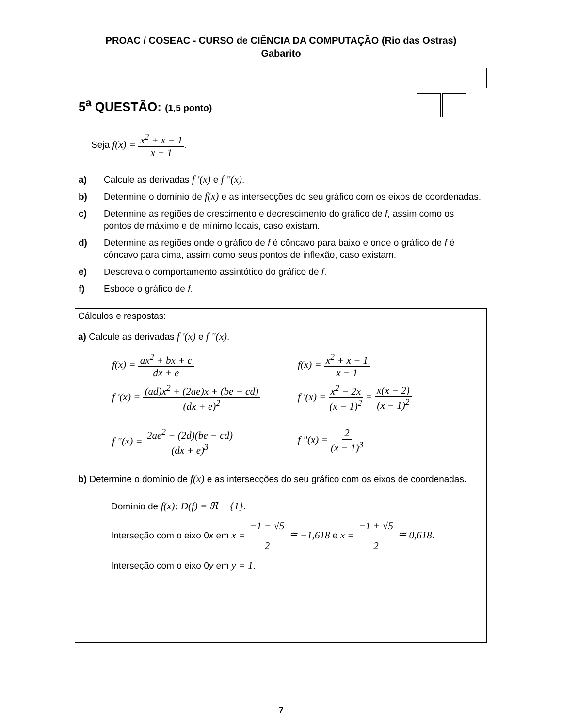PROAC / COSEAC - CURSO de CIÊNCIA DA COMPUTAÇÃO (Rio das Ostras)
Gabarito
5<sup>a</sup> QUESTÃO: (1,5 ponto)
Seja f(x) = x<sup>2</sup> + x − 1 x − 1.
a) Calcule as derivadas f '(x) e f "(x).
b) Determine o domínio de f(x) e as intersecções do seu gráfico com os eixos de coordenadas.
c) Determine as regiões de crescimento e decrescimento do gráfico de f, assim como os pontos de máximo e de mínimo locais, caso existam.
d) Determine as regiões onde o gráfico de f é côncavo para baixo e onde o gráfico de f é côncavo para cima, assim como seus pontos de inflexão, caso existam.
e) Descreva o comportamento assintótico do gráfico de f.
f) Esboce o gráfico de f.
Cálculos e respostas:
a) Calcule as derivadas f '(x) e f "(x).
f(x) = ax<sup>2</sup> + bx + c dx + e f(x) = x<sup>2</sup> + x − 1 x − 1
f '(x) = (ad)x<sup>2</sup> + (2ae)x + (be − cd) (dx + e)<sup>2</sup>
f '(x) = x<sup>2</sup> − 2x (x − 1)<sup>2</sup> = x(x − 2) (x − 1)<sup>2</sup>
f "(x) = 2ae<sup>2</sup> − (2d)(be − cd) (dx + e)<sup>3</sup>
f "(x) = 2 (x − 1)<sup>3</sup>
b) Determine o domínio de f(x) e as intersecções do seu gráfico com os eixos de coordenadas.
Domínio de f(x): D(f) = ℜ − {1}.
Interseção com o eixo 0x em x = −1 − √5 2 ≅ −1,618 e x = −1 + √5 2 ≅ 0,618.
Interseção com o eixo 0y em y = 1.
7